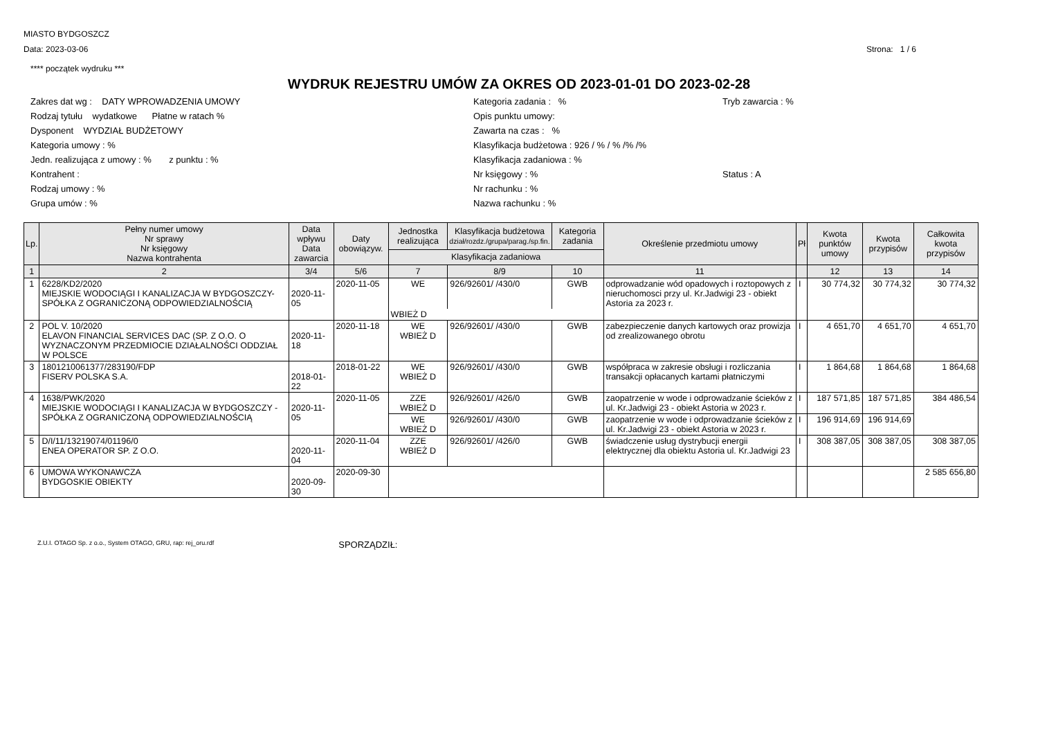MIASTO BYDGOSZCZ
Data: 2023-03-06 Strona: 1 / 6
**** początek wydruku ***
WYDRUK REJESTRU UMÓW ZA OKRES OD 2023-01-01 DO 2023-02-28
Zakres dat wg : DATY WPROWADZENIA UMOWY
Kategoria zadania : %
Tryb zawarcia : %
Rodzaj tytułu wydatkowe Płatne w ratach %
Opis punktu umowy:
Dysponent WYDZIAŁ BUDŻETOWY
Zawarta na czas : %
Kategoria umowy : %
Klasyfikacja budżetowa : 926 / % / % /% /%
Jedn. realizująca z umowy : % z punktu : %
Klasyfikacja zadaniowa : %
Kontrahent :
Nr księgowy : %
Status : A
Rodzaj umowy : %
Nr rachunku : %
Grupa umów : %
Nazwa rachunku : %
| Lp. | Pełny numer umowy Nr sprawy Nr księgowy Nazwa kontrahenta | Data wpływu Data zawarcia | Daty obowiązyw. | Jednostka realizująca | Klasyfikacja budżetowa dział/rozdz./grupa/parag./sp.fin. | Kategoria zadania | Określenie przedmiotu umowy | Pł | Kwota punktów umowy | Kwota przypisów | Całkowita kwota przypisów |
| --- | --- | --- | --- | --- | --- | --- | --- | --- | --- | --- | --- |
| | | | | Klasyfikacja zadaniowa | | | | | | | |
| 1 | 2 | 3/4 | 5/6 | 7 | 8/9 | 10 | 11 | | 12 | 13 | 14 |
| 1 | 6228/KD2/2020 MIEJSKIE WODOCIĄGI I KANALIZACJA W BYDGOSZCZY-SPÓŁKA Z OGRANICZONĄ ODPOWIEDZIALNOŚCIĄ | 2020-11-05 | 2020-11-05 | WE | 926/92601/ /430/0 | GWB | odprowadzanie wód opadowych i roztopowych z nieruchomosci przy ul. Kr.Jadwigi 23 - obiekt Astoria za 2023 r. | I | 30 774,32 | 30 774,32 | 30 774,32 |
| | | | | WBIEŻ D | | | | | | | |
| 2 | POL V. 10/2020 ELAVON FINANCIAL SERVICES DAC (SP. Z O.O. O WYZNACZONYM PRZEDMIOCIE DZIAŁALNOŚCI ODDZIAŁ W POLSCE | 2020-11-18 | 2020-11-18 | WE WBIEŻ D | 926/92601/ /430/0 | GWB | zabezpieczenie danych kartowych oraz prowizja od zrealizowanego obrotu | I | 4 651,70 | 4 651,70 | 4 651,70 |
| 3 | 1801210061377/283190/FDP FISERV POLSKA S.A. | 2018-01-22 | 2018-01-22 | WE WBIEŻ D | 926/92601/ /430/0 | GWB | współpraca w zakresie obsługi i rozliczania transakcji opłacanych kartami płatniczymi | I | 1 864,68 | 1 864,68 | 1 864,68 |
| 4 | 1638/PWK/2020 MIEJSKIE WODOCIĄGI I KANALIZACJA W BYDGOSZCZY - SPÓŁKA Z OGRANICZONĄ ODPOWIEDZIALNOŚCIĄ | 2020-11-05 | 2020-11-05 | ZZE WBIEŻ D | 926/92601/ /426/0 | GWB | zaopatrzenie w wode i odprowadzanie ścieków z ul. Kr.Jadwigi 23 - obiekt Astoria w 2023 r. | I | 187 571,85 | 187 571,85 | 384 486,54 |
| | | | | WE WBIEŻ D | 926/92601/ /430/0 | GWB | zaopatrzenie w wode i odprowadzanie ścieków z ul. Kr.Jadwigi 23 - obiekt Astoria w 2023 r. | I | 196 914,69 | 196 914,69 | |
| 5 | D/I/11/13219074/01196/0 ENEA OPERATOR SP. Z O.O. | 2020-11-04 | 2020-11-04 | ZZE WBIEŻ D | 926/92601/ /426/0 | GWB | świadczenie usług dystrybucji energii elektrycznej dla obiektu Astoria ul. Kr.Jadwigi 23 | I | 308 387,05 | 308 387,05 | 308 387,05 |
| 6 | UMOWA WYKONAWCZA BYDGOSKIE OBIEKTY | 2020-09-30 | 2020-09-30 | | | | | | | | 2 585 656,80 |
Z.U.I. OTAGO Sp. z o.o., System OTAGO, GRU, rap: rej_oru.rdf SPORZĄDZIŁ: